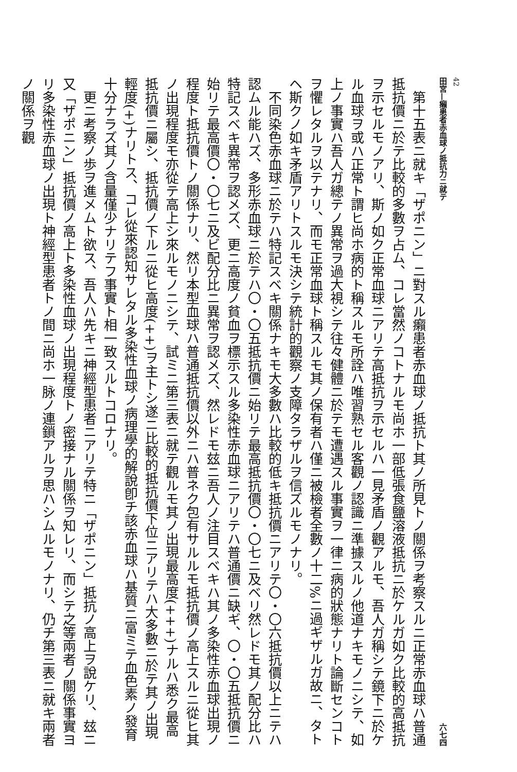42
田宮—癩患者赤血球ノ抵抗力ニ就テ 六七四
　第十五表ニ就キ「ザポニン」ニ對スル癩患者赤血球ノ抵抗ト其ノ所見トノ關係ヲ考察スルニ正常赤血球ハ普通抵抗價ニ於テ比較的多數ヲ占ム、コレ當然ノコトナルモ尚ホ一部低張食鹽溶液抵抗ニ於ケルガ如ク比較的高抵抗ヲ示セルモノアリ、斯ノ如ク正常血球ニアリテ高抵抗ヲ示セルハ一見矛盾ノ觀アルモ、吾人ガ稱シテ鏡下ニ於ケル血球ヲ或ハ正常ト謂ヒ尚ホ病的ト稱スルモ所詮ハ唯習熟セル客觀ノ認識ニ準據スルノ他道ナキモノニシテ、如上ノ事實ハ吾人ガ總テノ異常ヲ過大視シテ往々健體ニ於テモ遭遇スル事實ヲ一律ニ病的狀態ナリト論斷センコトヲ懼レタルヲ以テナリ、而モ正常血球ト稱スルモ其ノ保有者ハ僅ニ被檢者全數ノ十二%ニ過ギザルガ故ニ、タトヘ斯クノ如キ矛盾アリトスルモ決シテ統計的觀察ノ支障タラザルヲ信ズルモノナリ。
　不同染色赤血球ニ於テハ特記スベキ關係ナキモ大多數ハ比較的低キ抵抗價ニアリテ〇・〇六抵抗價以上ニテハ認ムル能ハズ、多形赤血球ニ於テハ〇・〇五抵抗價ニ始リテ最高抵抗價〇・〇七ニ及ベリ然レドモ其ノ配分比ハ特記スベキ異常ヲ認メズ、更ニ高度ノ貧血ヲ標示スル多染性赤血球ニアリテハ普通價ニ缺ギ、〇・〇五抵抗價ニ始リテ最高價〇・〇七ニ及ビ配分比ニ異常ヲ認メズ、然レドモ玆ニ吾人ノ注目スベキハ其ノ多染性赤血球出現ノ程度ト抵抗價トノ關係ナリ、然リ本型血球ハ普通抵抗價以外ニハ普ネク包有サルルモ抵抗價ノ高上スルニ從ヒ其ノ出現程度モ亦從テ高上シ來ルモノニシテ、試ミニ第三表ニ就テ觀ルモ其ノ出現最高度(+++)ナルハ悉ク最高抵抗價ニ屬シ、抵抗價ノ下ルニ從ヒ高度(++)ヲ主トシ遂ニ比較的抵抗價下位ニアリテハ大多數ニ於テ其ノ出現輕度(+)ナリトス、コレ從來認知サレタル多染性血球ノ病理學的解說卽チ該赤血球ハ基質ニ富ミテ血色素ノ發育十分ナラズ其ノ含量僅少ナリテフ事實ト相一致スルトコロナリ。
　更ニ考察ノ歩ヲ進メムト欲ス、吾人ハ先キニ神經型患者ニアリテ特ニ「ザポニン」抵抗ノ高上ヲ說ケリ、玆ニ又「ザポニン」抵抗價ノ高上ト多染性血球ノ出現程度トノ密接ナル關係ヲ知レリ、而シテ之等兩者ノ關係事實ヨリ多染性赤血球ノ出現ト神經型患者トノ間ニ尚ホ一脉ノ連鎖アルヲ思ハシムルモノナリ、仍チ第三表ニ就キ兩者ノ關係ヲ觀